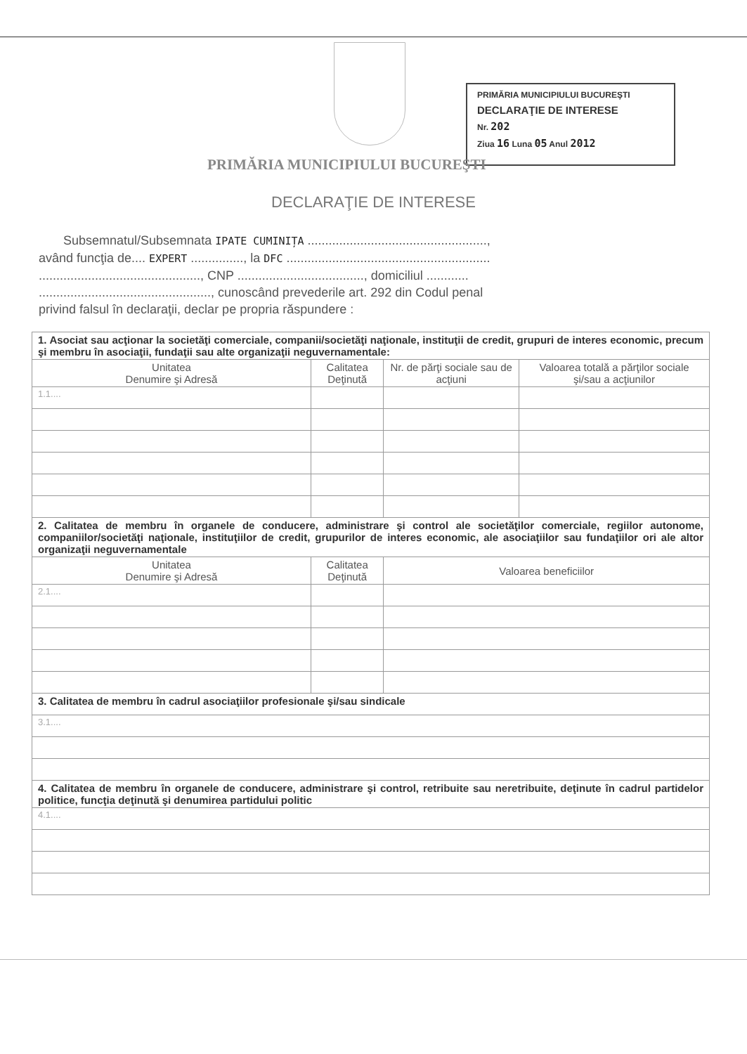PRIMĂRIA MUNICIPIULUI BUCUREŞTI
DECLARAŢIE DE INTERESE
Nr. 202
Ziua 16 Luna 05 Anul 2012
PRIMĂRIA MUNICIPIULUI BUCUREŞTI
DECLARAŢIE DE INTERESE
Subsemnatul/Subsemnata IPATE CUMINIȚA ...................................................,
având funcţia de.... EXPERT ..............., la DFC ..........................................................
.............................................., CNP ...................................., domiciliul ............
................................................., cunoscând prevederile art. 292 din Codul penal
privind falsul în declaraţii, declar pe propria răspundere :
| 1. Asociat sau acţionar la societăţi comerciale, companii/societăţi naţionale, instituţii de credit, grupuri de interes economic, precum şi membru în asociaţii, fundaţii sau alte organizaţii neguvernamentale: | | | |
| Unitatea Denumire şi Adresă | Calitatea Deţinută | Nr. de părţi sociale sau de acţiuni | Valoarea totală a părţilor sociale şi/sau a acţiunilor |
| 1.1.... | | | |
| 2. Calitatea de membru în organele de conducere, administrare şi control ale societăţilor comerciale, regiilor autonome, companiilor/societăţi naţionale, instituţiilor de credit, grupurilor de interes economic, ale asociaţiilor sau fundaţiilor ori ale altor organizaţii neguvernamentale | | | |
| Unitatea Denumire şi Adresă | Calitatea Deţinută | Valoarea beneficiilor | |
| 2.1.... | | | |
| 3. Calitatea de membru în cadrul asociaţiilor profesionale şi/sau sindicale | | | |
| 3.1.... | | | |
| 4. Calitatea de membru în organele de conducere, administrare şi control, retribuite sau neretribuite, deţinute în cadrul partidelor politice, funcţia deţinută şi denumirea partidului politic | | | |
| 4.1.... | | | |